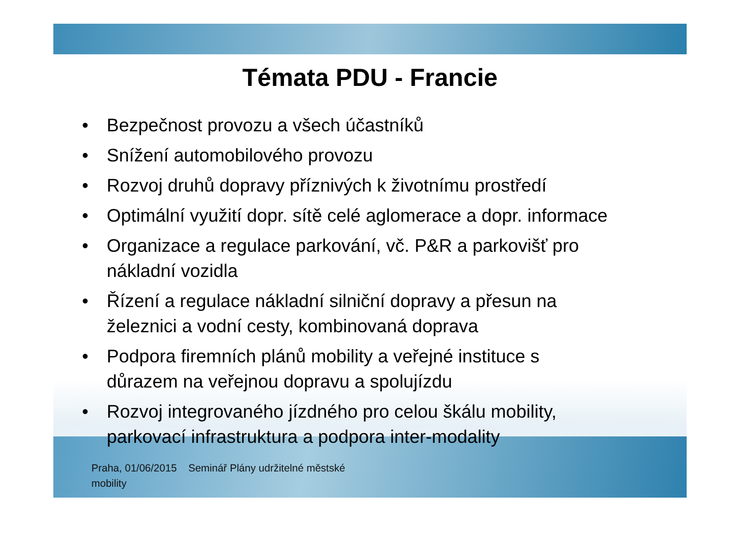Témata PDU - Francie
• Bezpečnost provozu a všech účastníků
• Snížení automobilového provozu
• Rozvoj druhů dopravy příznivých k životnímu prostředí
• Optimální využití dopr. sítě celé aglomerace a dopr. informace
• Organizace a regulace parkování, vč. P&R a parkovišť pro
nákladní vozidla
• Řízení a regulace nákladní silniční dopravy a přesun na
železnici a vodní cesty, kombinovaná doprava
• Podpora firemních plánů mobility a veřejné instituce s
důrazem na veřejnou dopravu a spolujízdu
• Rozvoj integrovaného jízdného pro celou škálu mobility,
parkovací infrastruktura a podpora inter-modality
Praha, 01/06/2015 Seminář Plány udržitelné městské
mobility